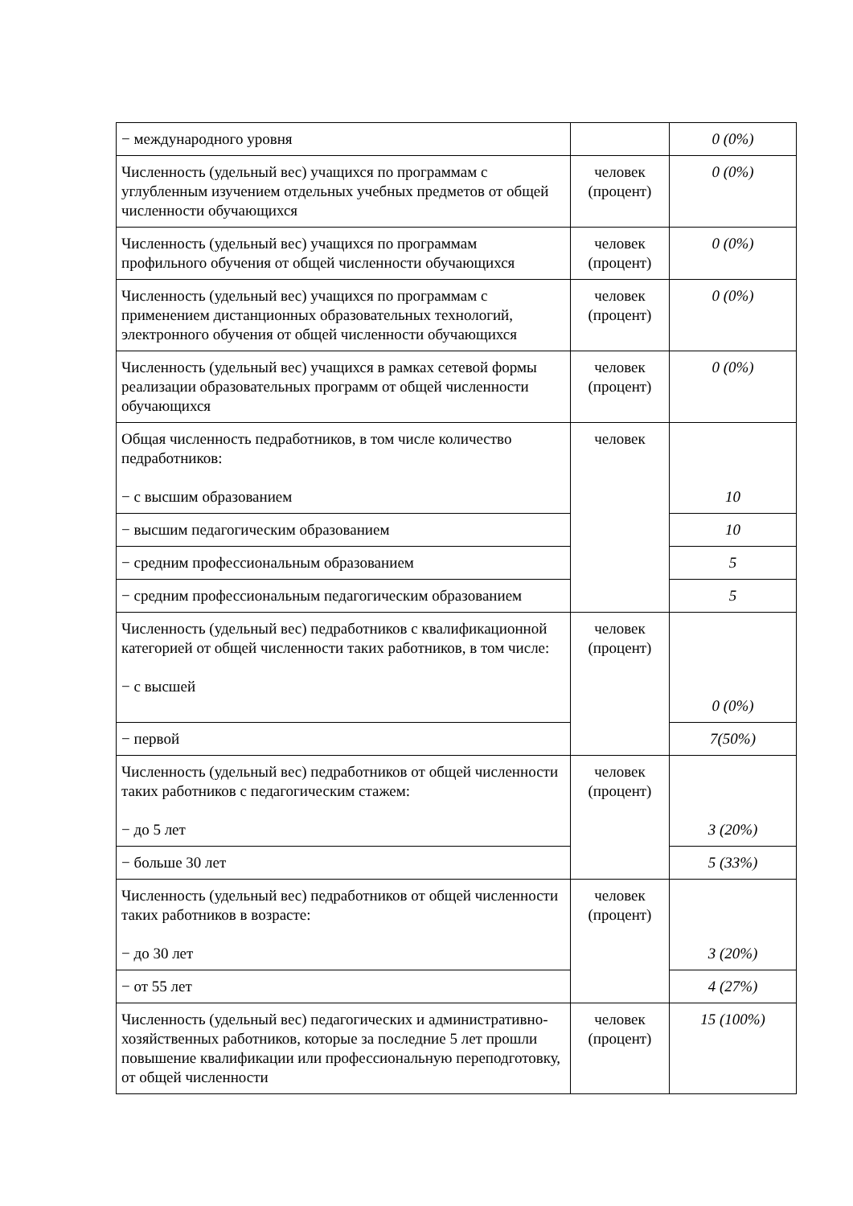| − международного уровня | | 0 (0%) |
| Численность (удельный вес) учащихся по программам с углубленным изучением отдельных учебных предметов от общей численности обучающихся | человек (процент) | 0 (0%) |
| Численность (удельный вес) учащихся по программам профильного обучения от общей численности обучающихся | человек (процент) | 0 (0%) |
| Численность (удельный вес) учащихся по программам с применением дистанционных образовательных технологий, электронного обучения от общей численности обучающихся | человек (процент) | 0 (0%) |
| Численность (удельный вес) учащихся в рамках сетевой формы реализации образовательных программ от общей численности обучающихся | человек (процент) | 0 (0%) |
| Общая численность педработников, в том числе количество педработников: − с высшим образованием | человек | 10 |
| − высшим педагогическим образованием | | 10 |
| − средним профессиональным образованием | | 5 |
| − средним профессиональным педагогическим образованием | | 5 |
| Численность (удельный вес) педработников с квалификационной категорией от общей численности таких работников, в том числе: − с высшей | человек (процент) | 0 (0%) |
| − первой | | 7(50%) |
| Численность (удельный вес) педработников от общей численности таких работников с педагогическим стажем: − до 5 лет | человек (процент) | 3 (20%) |
| − больше 30 лет | | 5 (33%) |
| Численность (удельный вес) педработников от общей численности таких работников в возрасте: − до 30 лет | человек (процент) | 3 (20%) |
| − от 55 лет | | 4 (27%) |
| Численность (удельный вес) педагогических и административно-хозяйственных работников, которые за последние 5 лет прошли повышение квалификации или профессиональную переподготовку, от общей численности | человек (процент) | 15 (100%) |